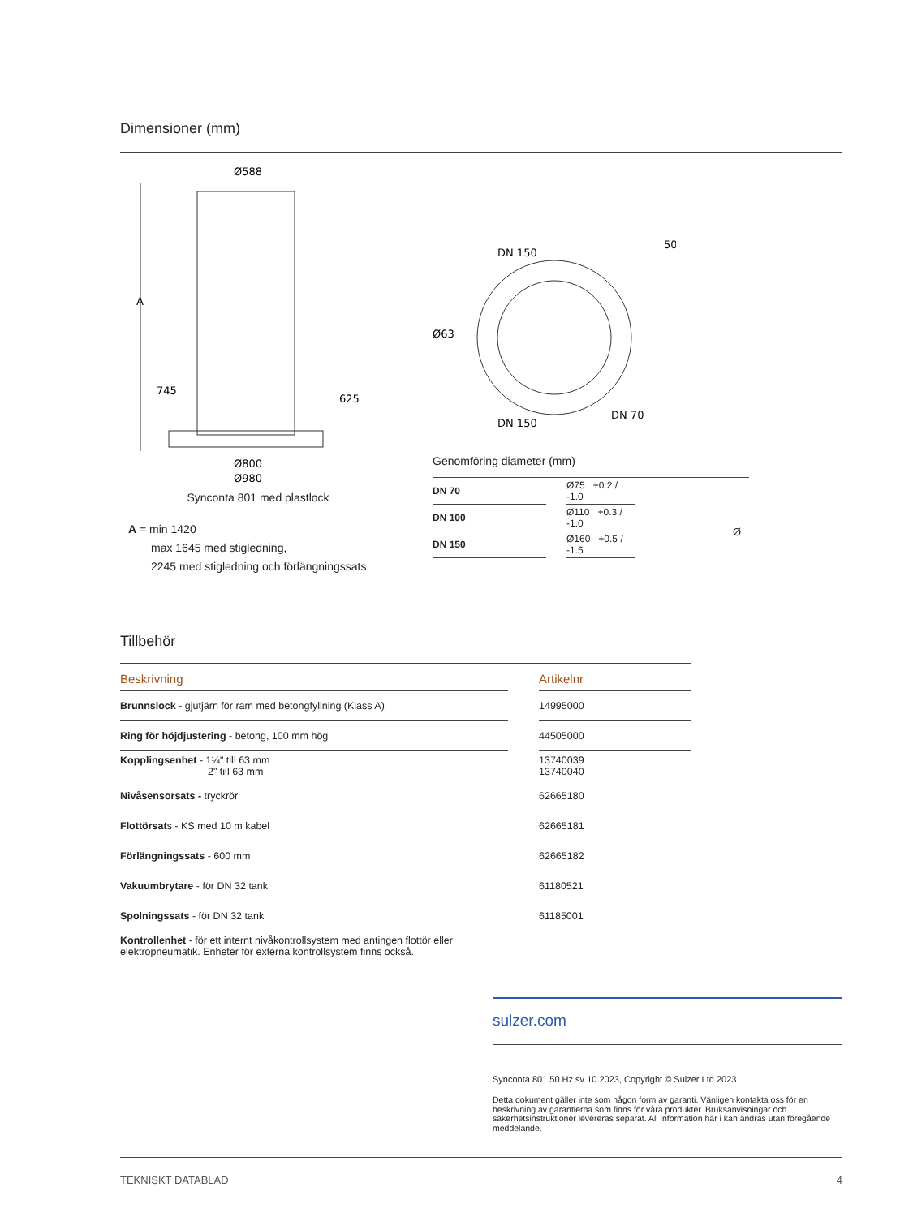Dimensioner (mm)
Ø588
A
745
625
Ø800
Ø980
Synconta 801 med plastlock
A = min 1420
max 1645 med stigledning,
2245 med stigledning och förlängningssats
DN 150
50
DN 150
DN 70
Ø63
Genomföring diameter (mm)
| DN 70 | | Ø75 +0.2 / -1.0 |
| DN 100 | | Ø110 +0.3 / -1.0 |
| DN 150 | | Ø160 +0.5 / -1.5 |
Ø
Tillbehör
| Beskrivning | | Artikelnr |
| --- | --- | --- |
| Brunnslock - gjutjärn för ram med betongfyllning (Klass A) | | 14995000 |
| Ring för höjdjustering - betong, 100 mm hög | | 44505000 |
| Kopplingsenhet - 1¼" till 63 mm 2" till 63 mm | | 13740039 13740040 |
| Nivåsensorsats - tryckrör | | 62665180 |
| Flottörsat s - KS med 10 m kabel | | 62665181 |
| Förlängningssats - 600 mm | | 62665182 |
| Vakuumbrytare - för DN 32 tank | | 61180521 |
| Spolningssats - för DN 32 tank | | 61185001 |
| Kontrollenhet - för ett internt nivåkontrollsystem med antingen flottör eller elektropneumatik. Enheter för externa kontrollsystem finns också. | | |
sulzer.com
Synconta 801 50 Hz sv 10.2023, Copyright © Sulzer Ltd 2023
Detta dokument gäller inte som någon form av garanti. Vänligen kontakta oss för en beskrivning av garantierna som finns för våra produkter. Bruksanvisningar och säkerhetsinstruktioner levereras separat. All information här i kan ändras utan föregående meddelande.
TEKNISKT DATABLAD 4